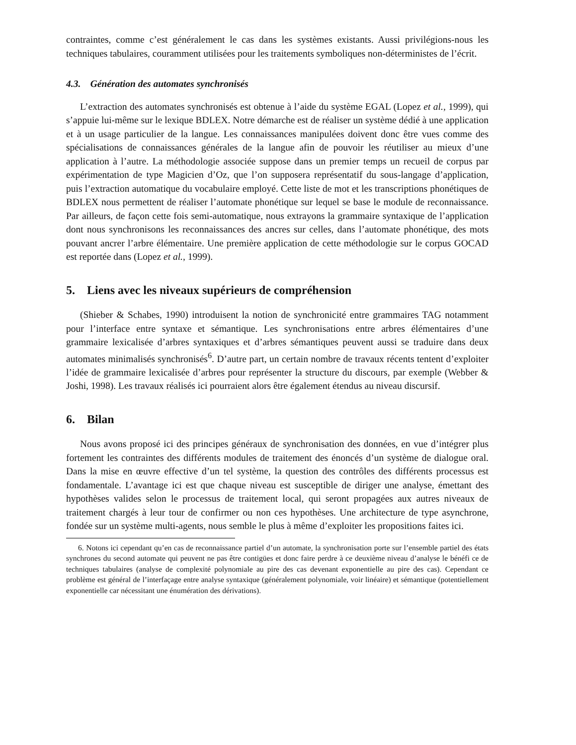contraintes, comme c’est généralement le cas dans les systèmes existants. Aussi privilégions-nous les techniques tabulaires, couramment utilisées pour les traitements symboliques non-déterministes de l’écrit.
4.3. Génération des automates synchronisés
L’extraction des automates synchronisés est obtenue à l’aide du système EGAL (Lopez et al., 1999), qui s’appuie lui-même sur le lexique BDLEX. Notre démarche est de réaliser un système dédié à une application et à un usage particulier de la langue. Les connaissances manipulées doivent donc être vues comme des spécialisations de connaissances générales de la langue afin de pouvoir les réutiliser au mieux d’une application à l’autre. La méthodologie associée suppose dans un premier temps un recueil de corpus par expérimentation de type Magicien d’Oz, que l’on supposera représentatif du sous-langage d’application, puis l’extraction automatique du vocabulaire employé. Cette liste de mot et les transcriptions phonétiques de BDLEX nous permettent de réaliser l’automate phonétique sur lequel se base le module de reconnaissance. Par ailleurs, de façon cette fois semi-automatique, nous extrayons la grammaire syntaxique de l’application dont nous synchronisons les reconnaissances des ancres sur celles, dans l’automate phonétique, des mots pouvant ancrer l’arbre élémentaire. Une première application de cette méthodologie sur le corpus GOCAD est reportée dans (Lopez et al., 1999).
5. Liens avec les niveaux supérieurs de compréhension
(Shieber & Schabes, 1990) introduisent la notion de synchronicité entre grammaires TAG notamment pour l’interface entre syntaxe et sémantique. Les synchronisations entre arbres élémentaires d’une grammaire lexicalisée d’arbres syntaxiques et d’arbres sémantiques peuvent aussi se traduire dans deux automates minimalisés synchronisés<sup>6</sup>. D’autre part, un certain nombre de travaux récents tentent d’exploiter l’idée de grammaire lexicalisée d’arbres pour représenter la structure du discours, par exemple (Webber & Joshi, 1998). Les travaux réalisés ici pourraient alors être également étendus au niveau discursif.
6. Bilan
Nous avons proposé ici des principes généraux de synchronisation des données, en vue d’intégrer plus fortement les contraintes des différents modules de traitement des énoncés d’un système de dialogue oral. Dans la mise en œuvre effective d’un tel système, la question des contrôles des différents processus est fondamentale. L’avantage ici est que chaque niveau est susceptible de diriger une analyse, émettant des hypothèses valides selon le processus de traitement local, qui seront propagées aux autres niveaux de traitement chargés à leur tour de confirmer ou non ces hypothèses. Une architecture de type asynchrone, fondée sur un système multi-agents, nous semble le plus à même d’exploiter les propositions faites ici.
6. Notons ici cependant qu’en cas de reconnaissance partiel d’un automate, la synchronisation porte sur l’ensemble partiel des états synchrones du second automate qui peuvent ne pas être contigües et donc faire perdre à ce deuxième niveau d’analyse le bénéfi ce de techniques tabulaires (analyse de complexité polynomiale au pire des cas devenant exponentielle au pire des cas). Cependant ce problème est général de l’interfaçage entre analyse syntaxique (généralement polynomiale, voir linéaire) et sémantique (potentiellement exponentielle car nécessitant une énumération des dérivations).